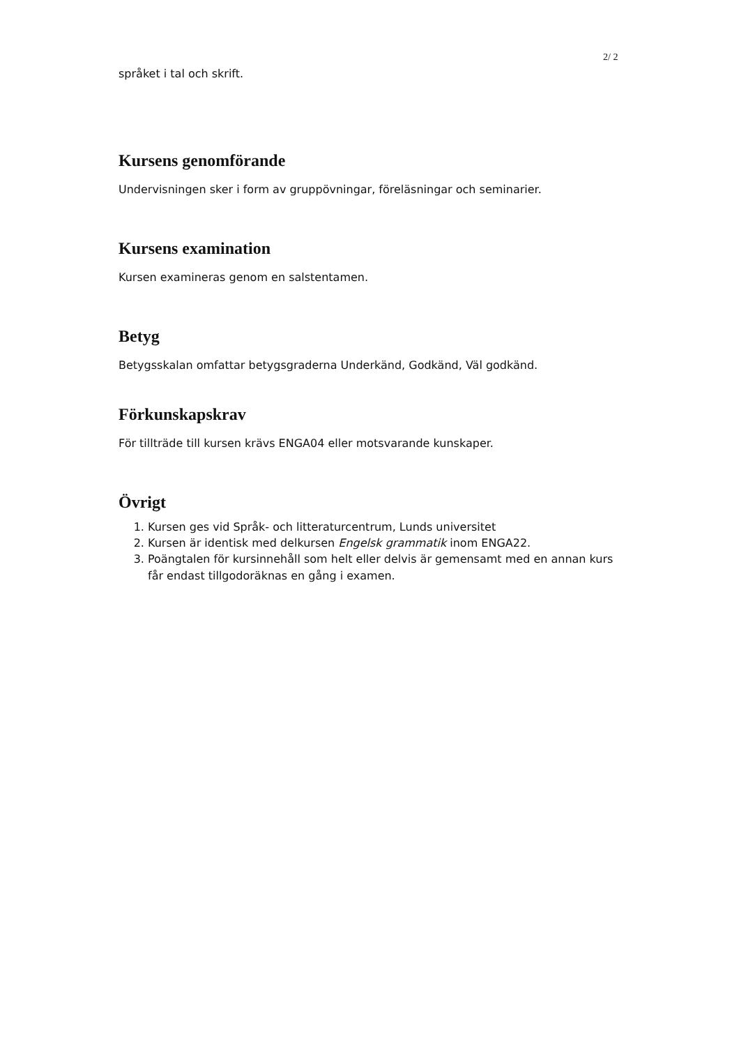2/ 2
språket i tal och skrift.
Kursens genomförande
Undervisningen sker i form av gruppövningar, föreläsningar och seminarier.
Kursens examination
Kursen examineras genom en salstentamen.
Betyg
Betygsskalan omfattar betygsgraderna Underkänd, Godkänd, Väl godkänd.
Förkunskapskrav
För tillträde till kursen krävs ENGA04 eller motsvarande kunskaper.
Övrigt
1. Kursen ges vid Språk- och litteraturcentrum, Lunds universitet
2. Kursen är identisk med delkursen Engelsk grammatik inom ENGA22.
3. Poängtalen för kursinnehåll som helt eller delvis är gemensamt med en annan kurs får endast tillgodoräknas en gång i examen.